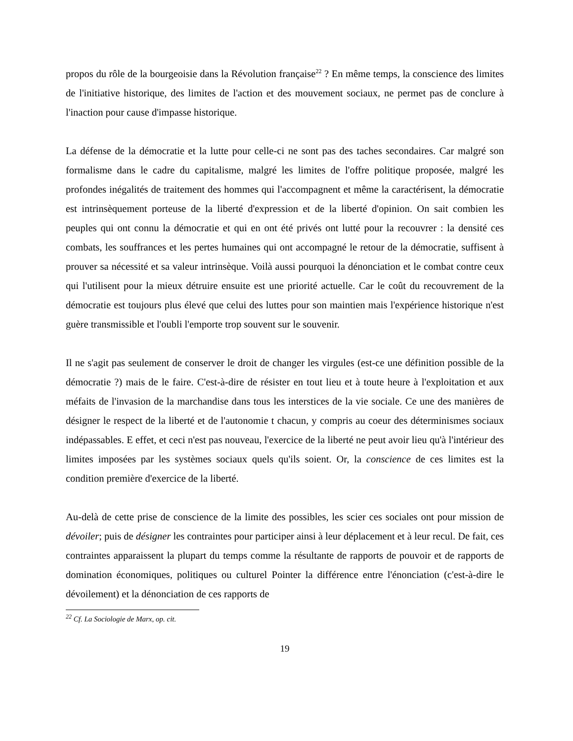propos du rôle de la bourgeoisie dans la Révolution française<sup>22</sup> ? En même temps, la conscience des limites de l'initiative historique, des limites de l'action et des mouvement sociaux, ne permet pas de conclure à l'inaction pour cause d'impasse historique.
La défense de la démocratie et la lutte pour celle-ci ne sont pas des taches secondaires. Car malgré son formalisme dans le cadre du capitalisme, malgré les limites de l'offre politique proposée, malgré les profondes inégalités de traitement des hommes qui l'accompagnent et même la caractérisent, la démocratie est intrinsèquement porteuse de la liberté d'expression et de la liberté d'opinion. On sait combien les peuples qui ont connu la démocratie et qui en ont été privés ont lutté pour la recouvrer : la densité ces combats, les souffrances et les pertes humaines qui ont accompagné le retour de la démocratie, suffisent à prouver sa nécessité et sa valeur intrinsèque. Voilà aussi pourquoi la dénonciation et le combat contre ceux qui l'utilisent pour la mieux détruire ensuite est une priorité actuelle. Car le coût du recouvrement de la démocratie est toujours plus élevé que celui des luttes pour son maintien mais l'expérience historique n'est guère transmissible et l'oubli l'emporte trop souvent sur le souvenir.
Il ne s'agit pas seulement de conserver le droit de changer les virgules (est-ce une définition possible de la démocratie ?) mais de le faire. C'est-à-dire de résister en tout lieu et à toute heure à l'exploitation et aux méfaits de l'invasion de la marchandise dans tous les interstices de la vie sociale. Ce une des manières de désigner le respect de la liberté et de l'autonomie t chacun, y compris au coeur des déterminismes sociaux indépassables. E effet, et ceci n'est pas nouveau, l'exercice de la liberté ne peut avoir lieu qu'à l'intérieur des limites imposées par les systèmes sociaux quels qu'ils soient. Or, la conscience de ces limites est la condition première d'exercice de la liberté.
Au-delà de cette prise de conscience de la limite des possibles, les scier ces sociales ont pour mission de dévoiler; puis de désigner les contraintes pour participer ainsi à leur déplacement et à leur recul. De fait, ces contraintes apparaissent la plupart du temps comme la résultante de rapports de pouvoir et de rapports de domination économiques, politiques ou culturel Pointer la différence entre l'énonciation (c'est-à-dire le dévoilement) et la dénonciation de ces rapports de
<sup>22</sup> Cf. La Sociologie de Marx, op. cit.
19